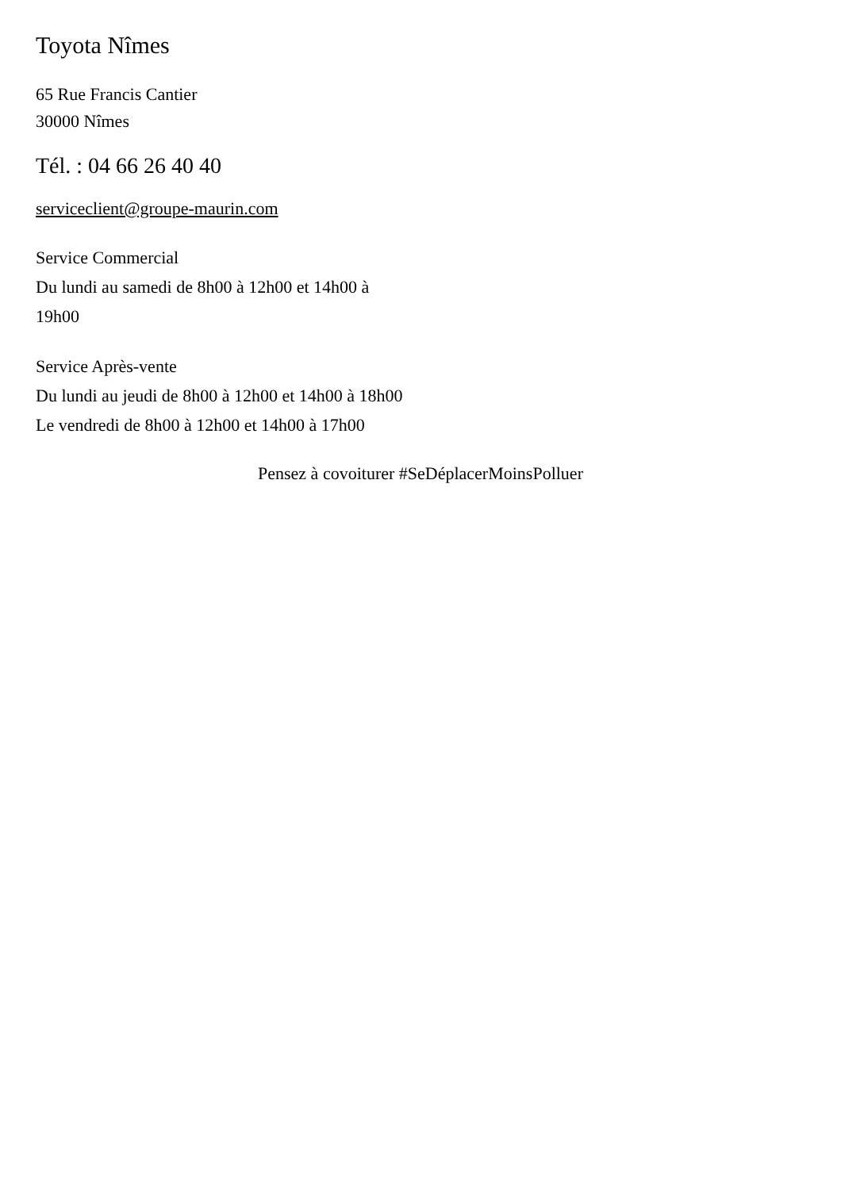Toyota Nîmes
65 Rue Francis Cantier
30000 Nîmes
Tél. : 04 66 26 40 40
serviceclient@groupe-maurin.com
Service Commercial
Du lundi au samedi de 8h00 à 12h00 et 14h00 à 19h00
Service Après-vente
Du lundi au jeudi de 8h00 à 12h00 et 14h00 à 18h00
Le vendredi de 8h00 à 12h00 et 14h00 à 17h00
Pensez à covoiturer #SeDéplacerMoinsPolluer